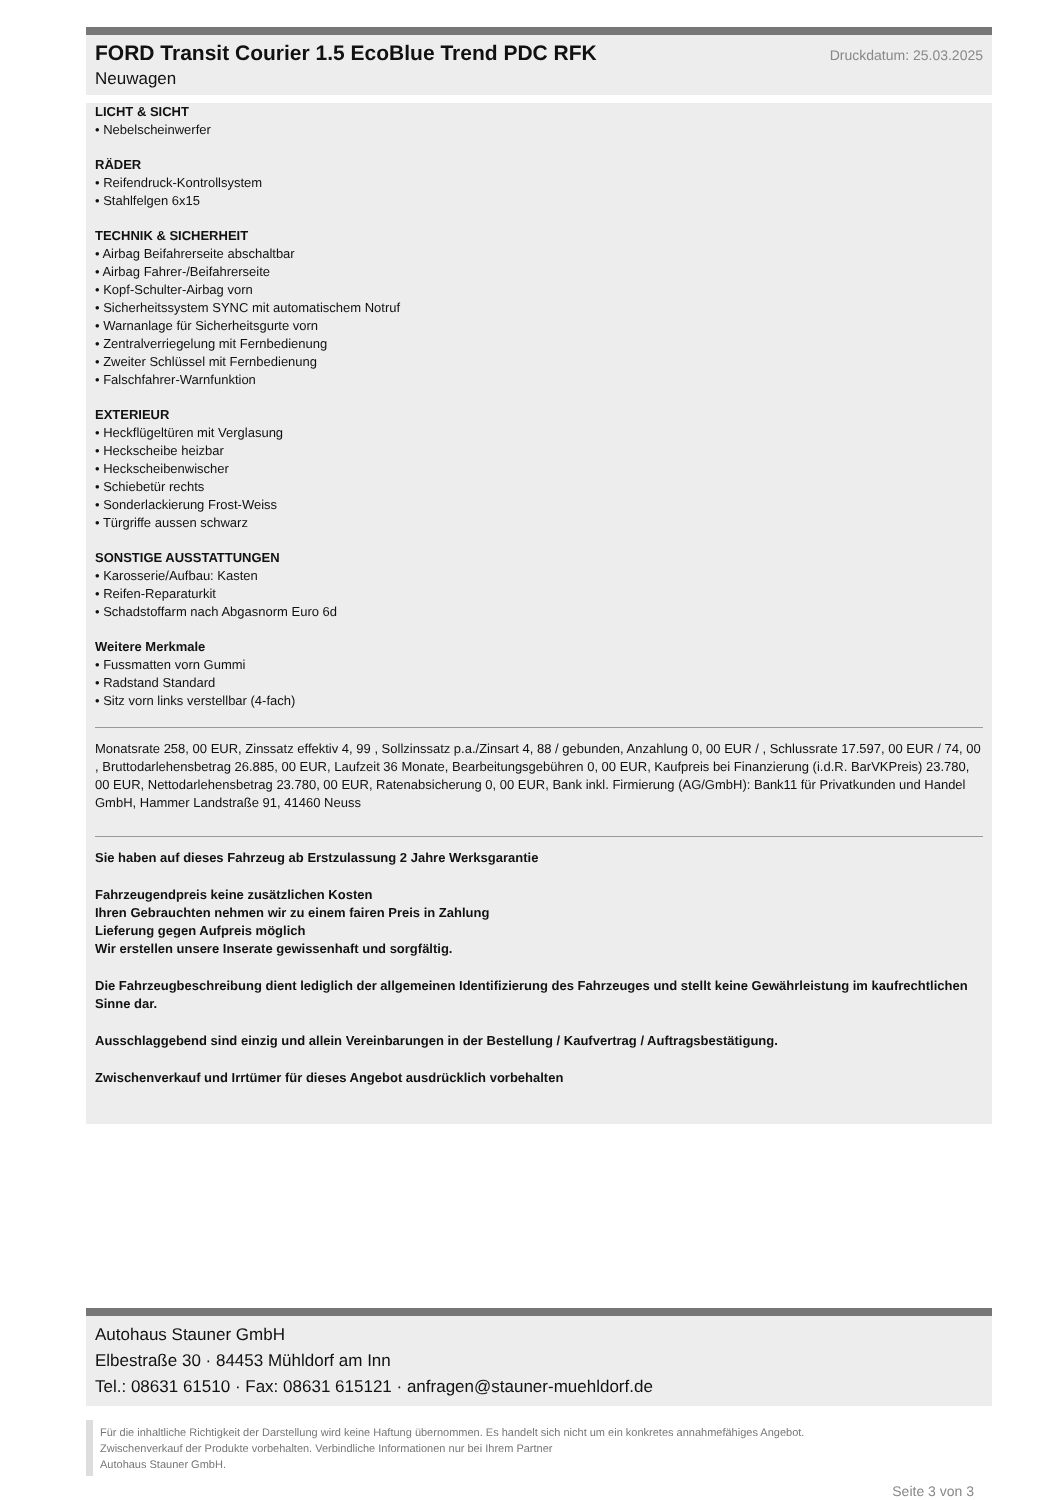FORD Transit Courier 1.5 EcoBlue Trend PDC RFK
Druckdatum: 25.03.2025
Neuwagen
LICHT & SICHT
• Nebelscheinwerfer
RÄDER
• Reifendruck-Kontrollsystem
• Stahlfelgen 6x15
TECHNIK & SICHERHEIT
• Airbag Beifahrerseite abschaltbar
• Airbag Fahrer-/Beifahrerseite
• Kopf-Schulter-Airbag vorn
• Sicherheitssystem SYNC mit automatischem Notruf
• Warnanlage für Sicherheitsgurte vorn
• Zentralverriegelung mit Fernbedienung
• Zweiter Schlüssel mit Fernbedienung
• Falschfahrer-Warnfunktion
EXTERIEUR
• Heckflügeltüren mit Verglasung
• Heckscheibe heizbar
• Heckscheibenwischer
• Schiebetür rechts
• Sonderlackierung Frost-Weiss
• Türgriffe aussen schwarz
SONSTIGE AUSSTATTUNGEN
• Karosserie/Aufbau: Kasten
• Reifen-Reparaturkit
• Schadstoffarm nach Abgasnorm Euro 6d
Weitere Merkmale
• Fussmatten vorn Gummi
• Radstand Standard
• Sitz vorn links verstellbar (4-fach)
Monatsrate 258, 00 EUR, Zinssatz effektiv 4, 99 , Sollzinssatz p.a./Zinsart 4, 88 / gebunden, Anzahlung 0, 00 EUR / , Schlussrate 17.597, 00 EUR / 74, 00 , Bruttodarlehensbetrag 26.885, 00 EUR, Laufzeit 36 Monate, Bearbeitungsgebühren 0, 00 EUR, Kaufpreis bei Finanzierung (i.d.R. BarVKPreis) 23.780, 00 EUR, Nettodarlehensbetrag 23.780, 00 EUR, Ratenabsicherung 0, 00 EUR, Bank inkl. Firmierung (AG/GmbH): Bank11 für Privatkunden und Handel GmbH, Hammer Landstraße 91, 41460 Neuss
Sie haben auf dieses Fahrzeug ab Erstzulassung 2 Jahre Werksgarantie
Fahrzeugendpreis keine zusätzlichen Kosten
Ihren Gebrauchten nehmen wir zu einem fairen Preis in Zahlung
Lieferung gegen Aufpreis möglich
Wir erstellen unsere Inserate gewissenhaft und sorgfältig.
Die Fahrzeugbeschreibung dient lediglich der allgemeinen Identifizierung des Fahrzeuges und stellt keine Gewährleistung im kaufrechtlichen Sinne dar.
Ausschlaggebend sind einzig und allein Vereinbarungen in der Bestellung / Kaufvertrag / Auftragsbestätigung.
Zwischenverkauf und Irrtümer für dieses Angebot ausdrücklich vorbehalten
Autohaus Stauner GmbH
Elbestraße 30 · 84453 Mühldorf am Inn
Tel.: 08631 61510 · Fax: 08631 615121 · anfragen@stauner-muehldorf.de
Für die inhaltliche Richtigkeit der Darstellung wird keine Haftung übernommen. Es handelt sich nicht um ein konkretes annahmefähiges Angebot.
Zwischenverkauf der Produkte vorbehalten. Verbindliche Informationen nur bei Ihrem Partner
Autohaus Stauner GmbH.
Seite 3 von 3